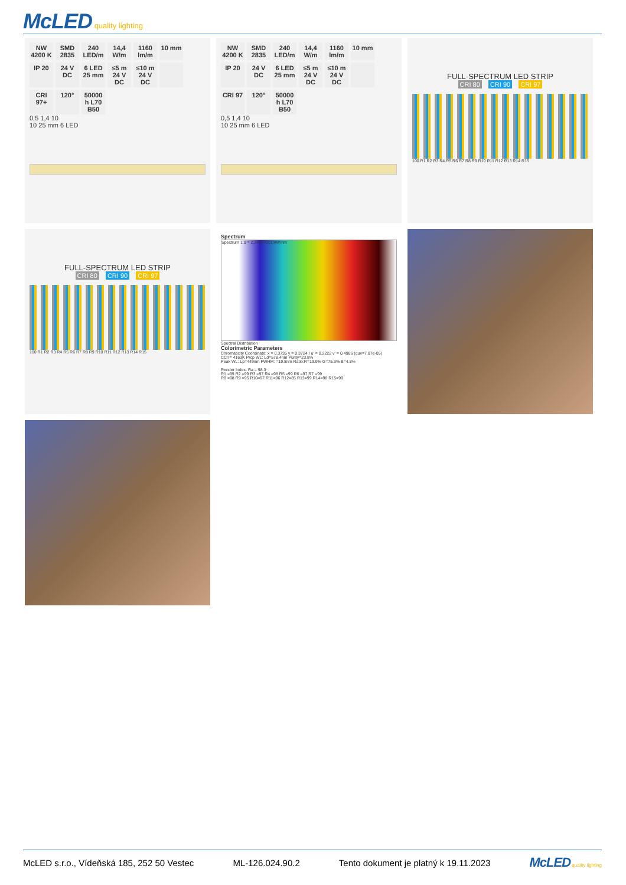McLED quality lighting
NW 4200 K
SMD 2835
240 LED/m
14,4 W/m
1160 lm/m
10 mm
IP 20
24 V DC
6 LED 25 mm
≤5 m 24 V DC
≤10 m 24 V DC
CRI 97+
120°
50000 h L70 B50
0,5 1,4 10
10 25 mm 6 LED
NW 4200 K
SMD 2835
240 LED/m
14,4 W/m
1160 lm/m
10 mm
IP 20
24 V DC
6 LED 25 mm
≤5 m 24 V DC
≤10 m 24 V DC
CRI 97
120°
50000 h L70 B50
0,5 1,4 10
10 25 mm 6 LED
FULL-SPECTRUM LED STRIP
CRI 80 CRI 90 CRI 97
100 R1 R2 R3 R4 R5 R6 R7 R8 R9 R10 R11 R12 R13 R14 R15
FULL-SPECTRUM LED STRIP
CRI 80 CRI 90 CRI 97
100 R1 R2 R3 R4 R5 R6 R7 R8 R9 R10 R11 R12 R13 R14 R15
Spectrum
Spectrum 1.0 = 2.245e+001mW/nm
Spectral Distribution
Colorimetric Parameters
Chromaticity Coordinate: x = 0.3735 y = 0.3724 / u' = 0.2222 v' = 0.4986 (duv=7.07e-05)
CCT= 4163K Prcp WL: Ld=578.4nm Purity=23.8%
Peak WL: Lp=449nm FWHM: =19.8nm Ratio:R=19.9% G=75.3% B=4.8%
Render Index: Ra = 98.3
R1 =99 R2 =99 R3 =97 R4 =98 R5 =99 R6 =97 R7 =99
R8 =98 R9 =95 R10=97 R11=96 R12=85 R13=99 R14=98 R15=99
McLED s.r.o., Vídeňská 185, 252 50 Vestec ML-126.024.90.2 Tento dokument je platný k 19.11.2023 McLED quality lighting